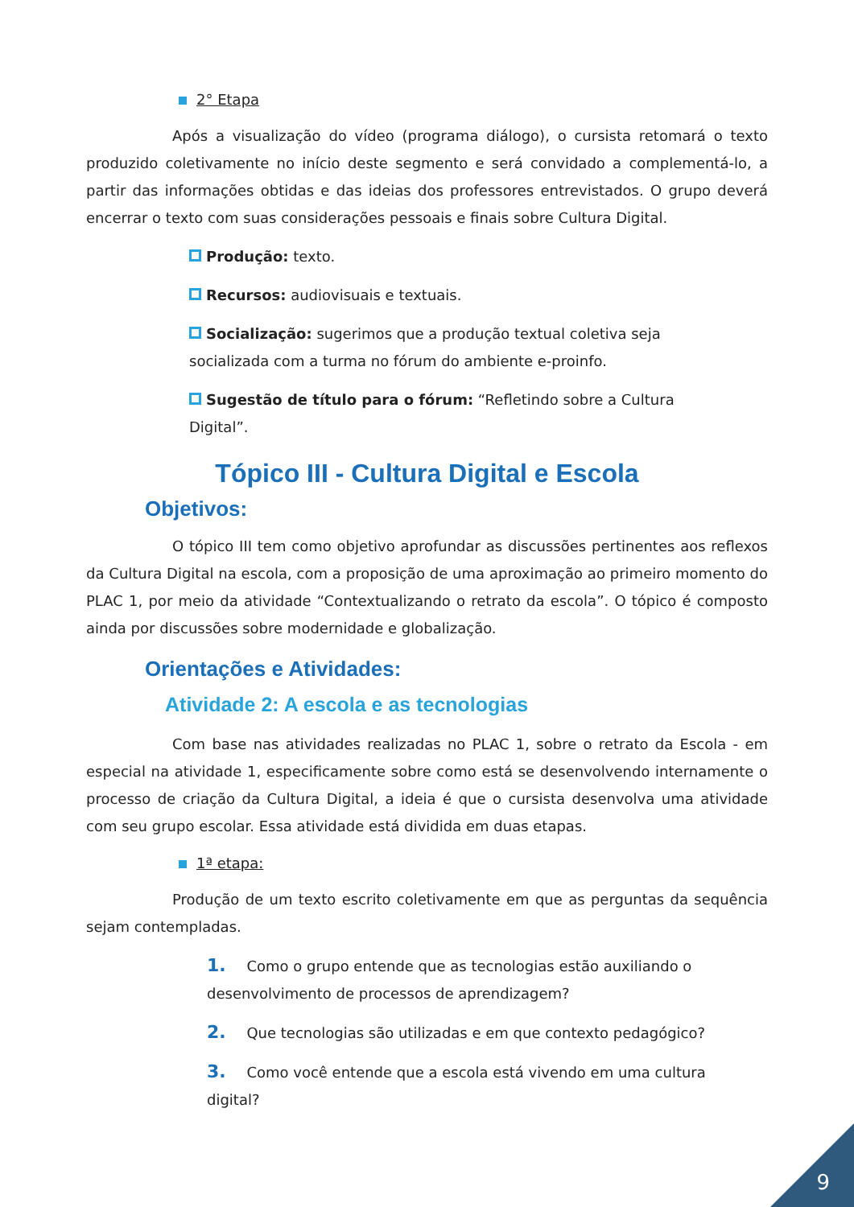2° Etapa
Após a visualização do vídeo (programa diálogo), o cursista retomará o texto produzido coletivamente no início deste segmento e será convidado a complementá-lo, a partir das informações obtidas e das ideias dos professores entrevistados. O grupo deverá encerrar o texto com suas considerações pessoais e finais sobre Cultura Digital.
Produção: texto.
Recursos: audiovisuais e textuais.
Socialização: sugerimos que a produção textual coletiva seja socializada com a turma no fórum do ambiente e-proinfo.
Sugestão de título para o fórum: “Refletindo sobre a Cultura Digital”.
Tópico III - Cultura Digital e Escola
Objetivos:
O tópico III tem como objetivo aprofundar as discussões pertinentes aos reflexos da Cultura Digital na escola, com a proposição de uma aproximação ao primeiro momento do PLAC 1, por meio da atividade “Contextualizando o retrato da escola”. O tópico é composto ainda por discussões sobre modernidade e globalização.
Orientações e Atividades:
Atividade 2: A escola e as tecnologias
Com base nas atividades realizadas no PLAC 1, sobre o retrato da Escola - em especial na atividade 1, especificamente sobre como está se desenvolvendo internamente o processo de criação da Cultura Digital, a ideia é que o cursista desenvolva uma atividade com seu grupo escolar. Essa atividade está dividida em duas etapas.
1ª etapa:
Produção de um texto escrito coletivamente em que as perguntas da sequência sejam contempladas.
1. Como o grupo entende que as tecnologias estão auxiliando o desenvolvimento de processos de aprendizagem?
2. Que tecnologias são utilizadas e em que contexto pedagógico?
3. Como você entende que a escola está vivendo em uma cultura digital?
9